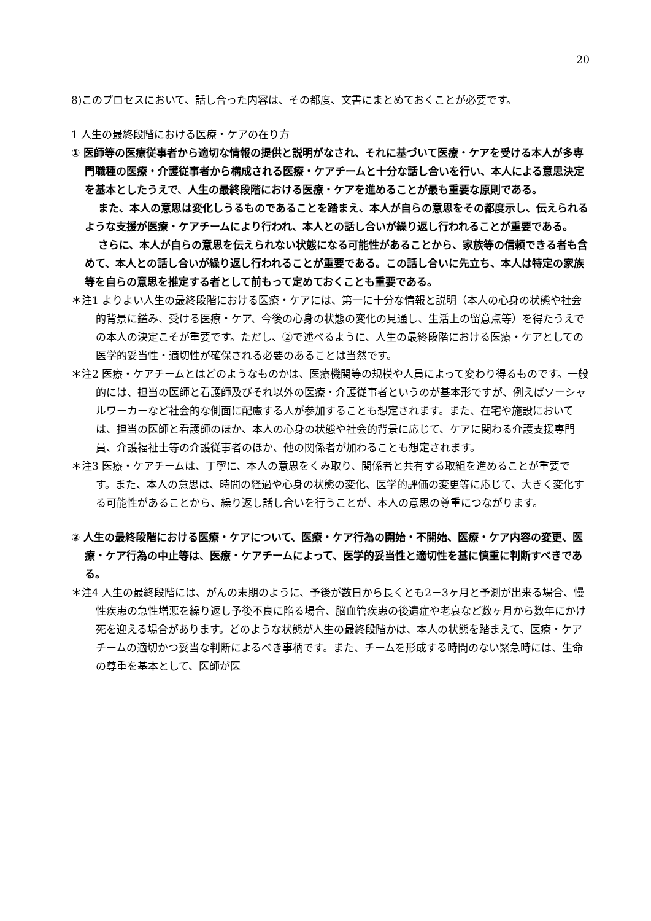20
8)このプロセスにおいて、話し合った内容は、その都度、文書にまとめておくことが必要です。
1 人生の最終段階における医療・ケアの在り方
① 医師等の医療従事者から適切な情報の提供と説明がなされ、それに基づいて医療・ケアを受ける本人が多専門職種の医療・介護従事者から構成される医療・ケアチームと十分な話し合いを行い、本人による意思決定を基本としたうえで、人生の最終段階における医療・ケアを進めることが最も重要な原則である。
また、本人の意思は変化しうるものであることを踏まえ、本人が自らの意思をその都度示し、伝えられるような支援が医療・ケアチームにより行われ、本人との話し合いが繰り返し行われることが重要である。
さらに、本人が自らの意思を伝えられない状態になる可能性があることから、家族等の信頼できる者も含めて、本人との話し合いが繰り返し行われることが重要である。この話し合いに先立ち、本人は特定の家族等を自らの意思を推定する者として前もって定めておくことも重要である。
＊注1 よりよい人生の最終段階における医療・ケアには、第一に十分な情報と説明（本人の心身の状態や社会的背景に鑑み、受ける医療・ケア、今後の心身の状態の変化の見通し、生活上の留意点等）を得たうえでの本人の決定こそが重要です。ただし、②で述べるように、人生の最終段階における医療・ケアとしての医学的妥当性・適切性が確保される必要のあることは当然です。
＊注2 医療・ケアチームとはどのようなものかは、医療機関等の規模や人員によって変わり得るものです。一般的には、担当の医師と看護師及びそれ以外の医療・介護従事者というのが基本形ですが、例えばソーシャルワーカーなど社会的な側面に配慮する人が参加することも想定されます。また、在宅や施設においては、担当の医師と看護師のほか、本人の心身の状態や社会的背景に応じて、ケアに関わる介護支援専門員、介護福祉士等の介護従事者のほか、他の関係者が加わることも想定されます。
＊注3 医療・ケアチームは、丁寧に、本人の意思をくみ取り、関係者と共有する取組を進めることが重要です。また、本人の意思は、時間の経過や心身の状態の変化、医学的評価の変更等に応じて、大きく変化する可能性があることから、繰り返し話し合いを行うことが、本人の意思の尊重につながります。
② 人生の最終段階における医療・ケアについて、医療・ケア行為の開始・不開始、医療・ケア内容の変更、医療・ケア行為の中止等は、医療・ケアチームによって、医学的妥当性と適切性を基に慎重に判断すべきである。
＊注4 人生の最終段階には、がんの末期のように、予後が数日から長くとも2－3ヶ月と予測が出来る場合、慢性疾患の急性増悪を繰り返し予後不良に陥る場合、脳血管疾患の後遺症や老衰など数ヶ月から数年にかけ死を迎える場合があります。どのような状態が人生の最終段階かは、本人の状態を踏まえて、医療・ケアチームの適切かつ妥当な判断によるべき事柄です。また、チームを形成する時間のない緊急時には、生命の尊重を基本として、医師が医